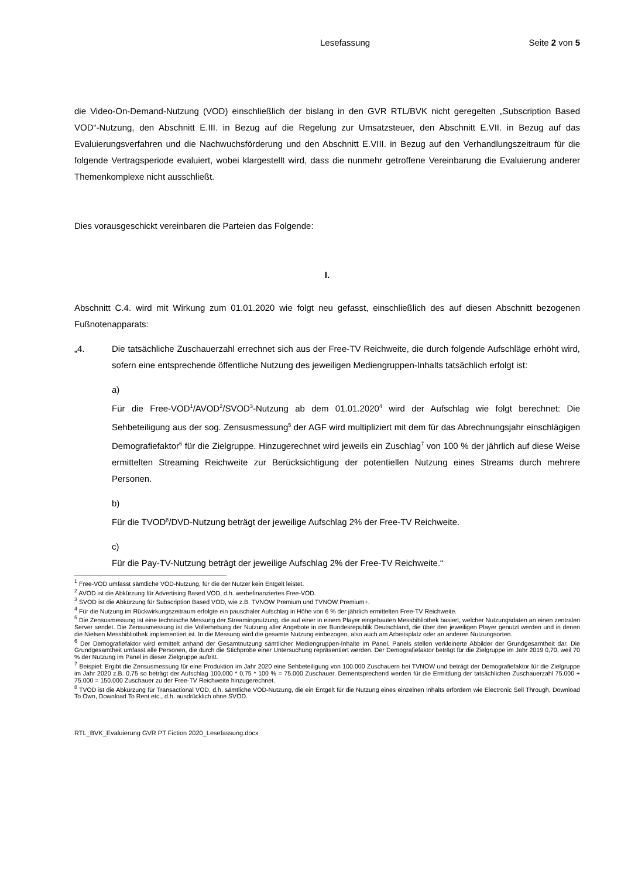Lesefassung Seite 2 von 5
die Video-On-Demand-Nutzung (VOD) einschließlich der bislang in den GVR RTL/BVK nicht geregelten „Subscription Based VOD“-Nutzung, den Abschnitt E.III. in Bezug auf die Regelung zur Umsatzsteuer, den Abschnitt E.VII. in Bezug auf das Evaluierungsverfahren und die Nachwuchsförderung und den Abschnitt E.VIII. in Bezug auf den Verhandlungszeitraum für die folgende Vertragsperiode evaluiert, wobei klargestellt wird, dass die nunmehr getroffene Vereinbarung die Evaluierung anderer Themenkomplexe nicht ausschließt.
Dies vorausgeschickt vereinbaren die Parteien das Folgende:
I.
Abschnitt C.4. wird mit Wirkung zum 01.01.2020 wie folgt neu gefasst, einschließlich des auf diesen Abschnitt bezogenen Fußnotenapparats:
„4. Die tatsächliche Zuschauerzahl errechnet sich aus der Free-TV Reichweite, die durch folgende Aufschläge erhöht wird, sofern eine entsprechende öffentliche Nutzung des jeweiligen Mediengruppen-Inhalts tatsächlich erfolgt ist:
a)
Für die Free-VOD<sup>1</sup>/AVOD<sup>2</sup>/SVOD<sup>3</sup>-Nutzung ab dem 01.01.2020<sup>4</sup> wird der Aufschlag wie folgt berechnet: Die Sehbeteiligung aus der sog. Zensusmessung<sup>5</sup> der AGF wird multipliziert mit dem für das Abrechnungsjahr einschlägigen Demografiefaktor<sup>6</sup> für die Zielgruppe. Hinzugerechnet wird jeweils ein Zuschlag<sup>7</sup> von 100 % der jährlich auf diese Weise ermittelten Streaming Reichweite zur Berücksichtigung der potentiellen Nutzung eines Streams durch mehrere Personen.
b)
Für die TVOD<sup>8</sup>/DVD-Nutzung beträgt der jeweilige Aufschlag 2% der Free-TV Reichweite.
c)
Für die Pay-TV-Nutzung beträgt der jeweilige Aufschlag 2% der Free-TV Reichweite.“
<sup>1</sup> Free-VOD umfasst sämtliche VOD-Nutzung, für die der Nutzer kein Entgelt leistet.
<sup>2</sup> AVOD ist die Abkürzung für Advertising Based VOD, d.h. werbefinanziertes Free-VOD.
<sup>3</sup> SVOD ist die Abkürzung für Subscription Based VOD, wie z.B. TVNOW Premium und TVNOW Premium+.
<sup>4</sup> Für die Nutzung im Rückwirkungszeitraum erfolgte ein pauschaler Aufschlag in Höhe von 6 % der jährlich ermittelten Free-TV Reichweite.
<sup>5</sup> Die Zensusmessung ist eine technische Messung der Streamingnutzung, die auf einer in einem Player eingebauten Messbibliothek basiert, welcher Nutzungsdaten an einen zentralen Server sendet. Die Zensusmessung ist die Vollerhebung der Nutzung aller Angebote in der Bundesrepublik Deutschland, die über den jeweiligen Player genutzt werden und in denen die Nielsen Messbibliothek implementiert ist. In die Messung wird die gesamte Nutzung einbezogen, also auch am Arbeitsplatz oder an anderen Nutzungsorten.
<sup>6</sup> Der Demografiefaktor wird ermittelt anhand der Gesamtnutzung sämtlicher Mediengruppen-Inhalte im Panel. Panels stellen verkleinerte Abbilder der Grundgesamtheit dar. Die Grundgesamtheit umfasst alle Personen, die durch die Stichprobe einer Untersuchung repräsentiert werden. Der Demografiefaktor beträgt für die Zielgruppe im Jahr 2019 0,70, weil 70 % der Nutzung im Panel in dieser Zielgruppe auftritt.
<sup>7</sup> Beispiel: Ergibt die Zensusmessung für eine Produktion im Jahr 2020 eine Sehbeteiligung von 100.000 Zuschauern bei TVNOW und beträgt der Demografiefaktor für die Zielgruppe im Jahr 2020 z.B. 0,75 so beträgt der Aufschlag 100.000 * 0,75 * 100 % = 75.000 Zuschauer. Dementsprechend werden für die Ermittlung der tatsächlichen Zuschauerzahl 75.000 + 75.000 = 150.000 Zuschauer zu der Free-TV Reichweite hinzugerechnet.
<sup>8</sup> TVOD ist die Abkürzung für Transactional VOD, d.h. sämtliche VOD-Nutzung, die ein Entgelt für die Nutzung eines einzelnen Inhalts erfordern wie Electronic Sell Through, Download To Own, Download To Rent etc., d.h. ausdrücklich ohne SVOD.
RTL_BVK_Evaluierung GVR PT Fiction 2020_Lesefassung.docx